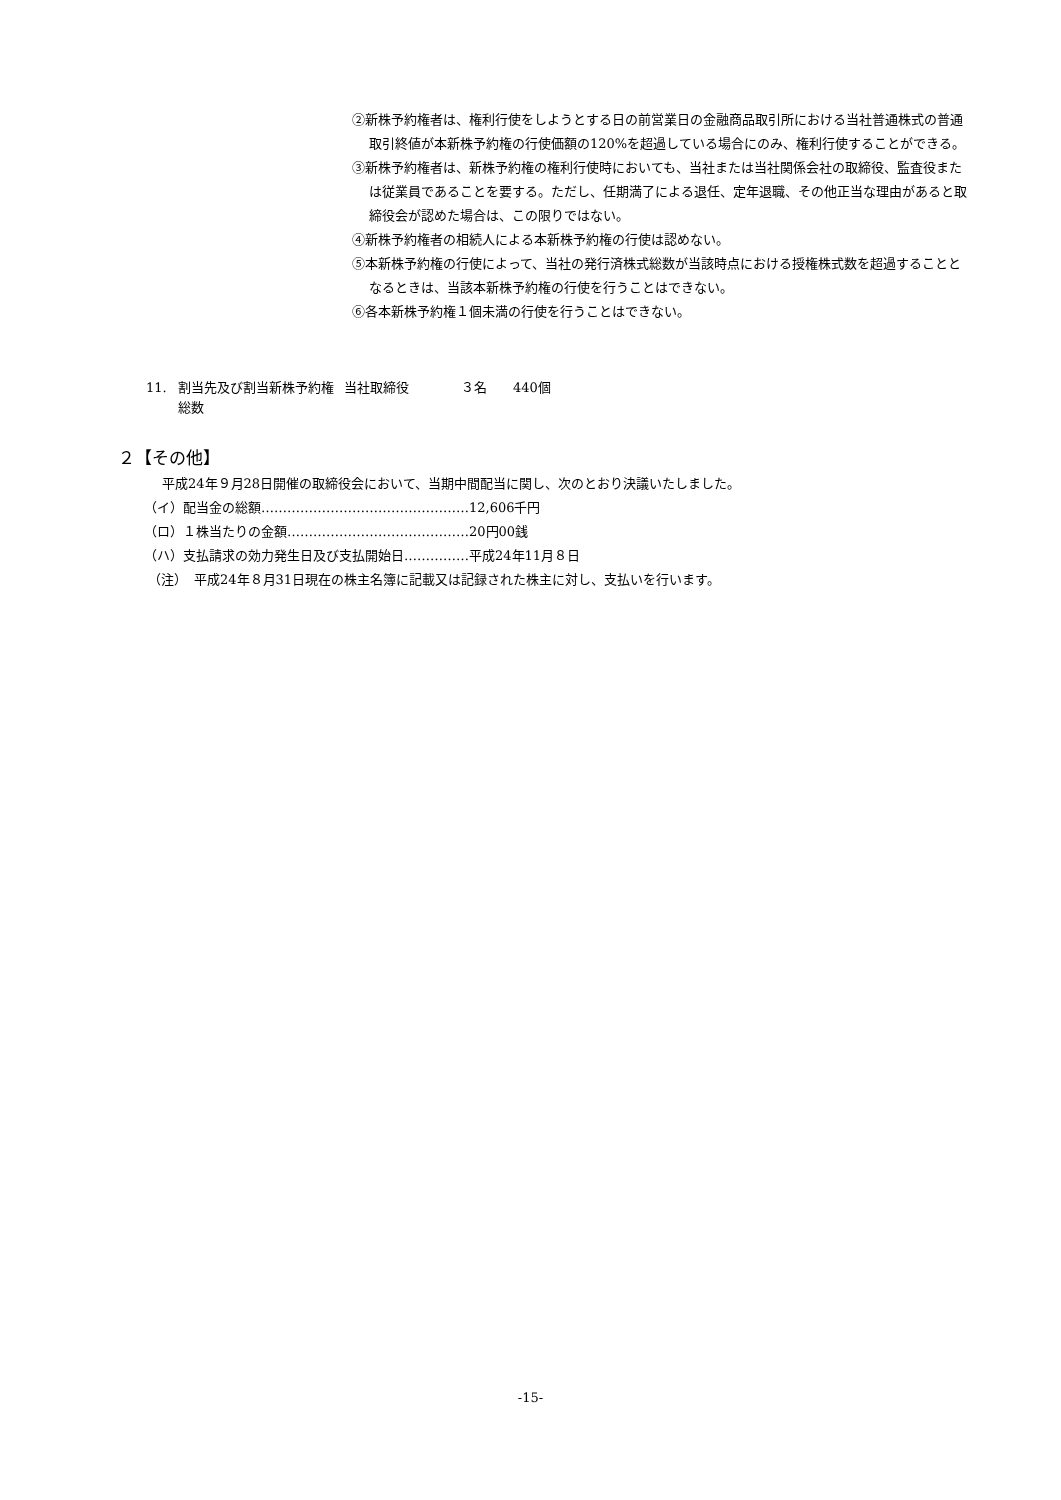②新株予約権者は、権利行使をしようとする日の前営業日の金融商品取引所における当社普通株式の普通取引終値が本新株予約権の行使価額の120%を超過している場合にのみ、権利行使することができる。
③新株予約権者は、新株予約権の権利行使時においても、当社または当社関係会社の取締役、監査役または従業員であることを要する。ただし、任期満了による退任、定年退職、その他正当な理由があると取締役会が認めた場合は、この限りではない。
④新株予約権者の相続人による本新株予約権の行使は認めない。
⑤本新株予約権の行使によって、当社の発行済株式総数が当該時点における授権株式数を超過することとなるときは、当該本新株予約権の行使を行うことはできない。
⑥各本新株予約権１個未満の行使を行うことはできない。
11. 割当先及び割当新株予約権総数
当社取締役　　　　３名　　440個
２【その他】
平成24年９月28日開催の取締役会において、当期中間配当に関し、次のとおり決議いたしました。
（イ）配当金の総額…………………………………………12,606千円
（ロ）１株当たりの金額……………………………………20円00銭
（ハ）支払請求の効力発生日及び支払開始日……………平成24年11月８日
（注）　平成24年８月31日現在の株主名簿に記載又は記録された株主に対し、支払いを行います。
-15-